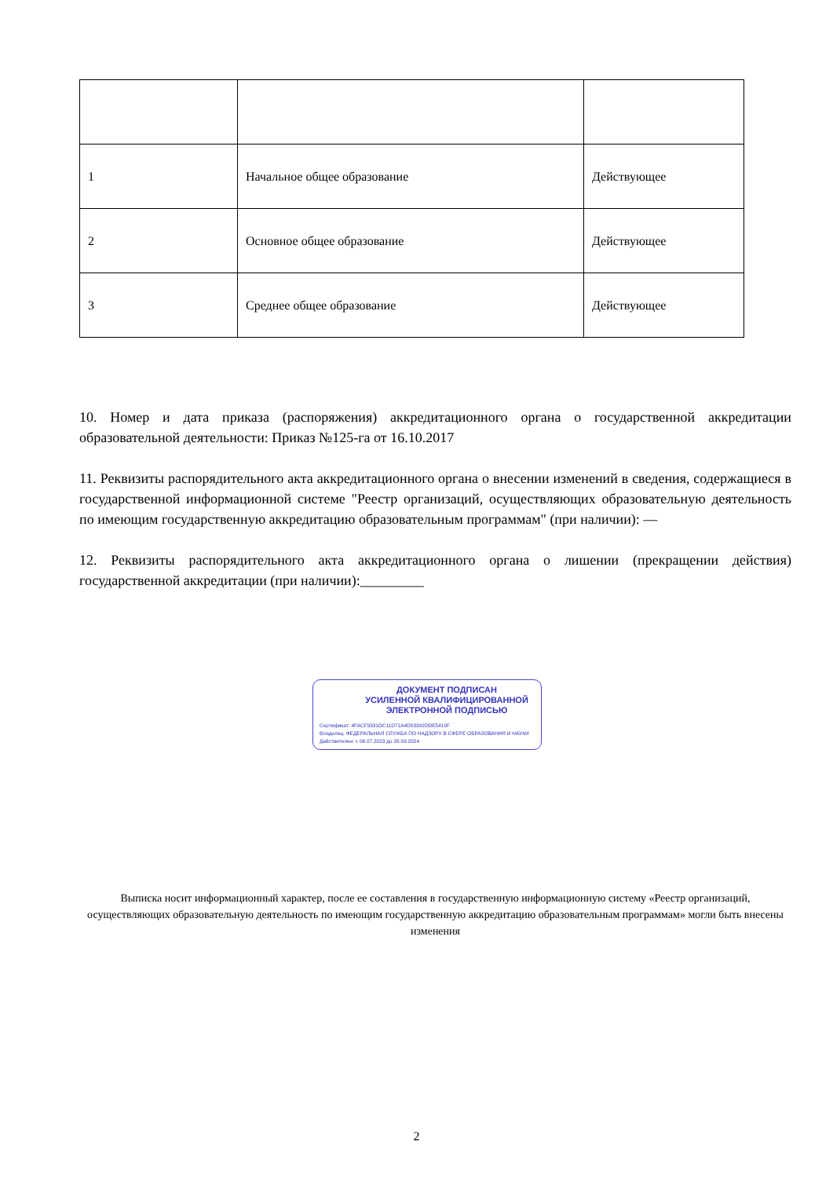| 1 | Начальное общее образование | Действующее |
| 2 | Основное общее образование | Действующее |
| 3 | Среднее общее образование | Действующее |
10. Номер и дата приказа (распоряжения) аккредитационного органа о государственной аккредитации образовательной деятельности: Приказ №125-га от 16.10.2017
11. Реквизиты распорядительного акта аккредитационного органа о внесении изменений в сведения, содержащиеся в государственной информационной системе "Реестр организаций, осуществляющих образовательную деятельность по имеющим государственную аккредитацию образовательным программам" (при наличии): —
12. Реквизиты распорядительного акта аккредитационного органа о лишении (прекращении действия) государственной аккредитации (при наличии):_________
ДОКУМЕНТ ПОДПИСАН
УСИЛЕННОЙ КВАЛИФИЦИРОВАННОЙ
ЭЛЕКТРОННОЙ ПОДПИСЬЮ
Сертификат: 4FACF9331DC11D71A4D03302DDE5410F
Владелец: ФЕДЕРАЛЬНАЯ СЛУЖБА ПО НАДЗОРУ В СФЕРЕ ОБРАЗОВАНИЯ И НАУКИ
Действителен: с 06.07.2023 до 28.09.2024
Выписка носит информационный характер, после ее составления в государственную информационную систему «Реестр организаций, осуществляющих образовательную деятельность по имеющим государственную аккредитацию образовательным программам» могли быть внесены изменения
2